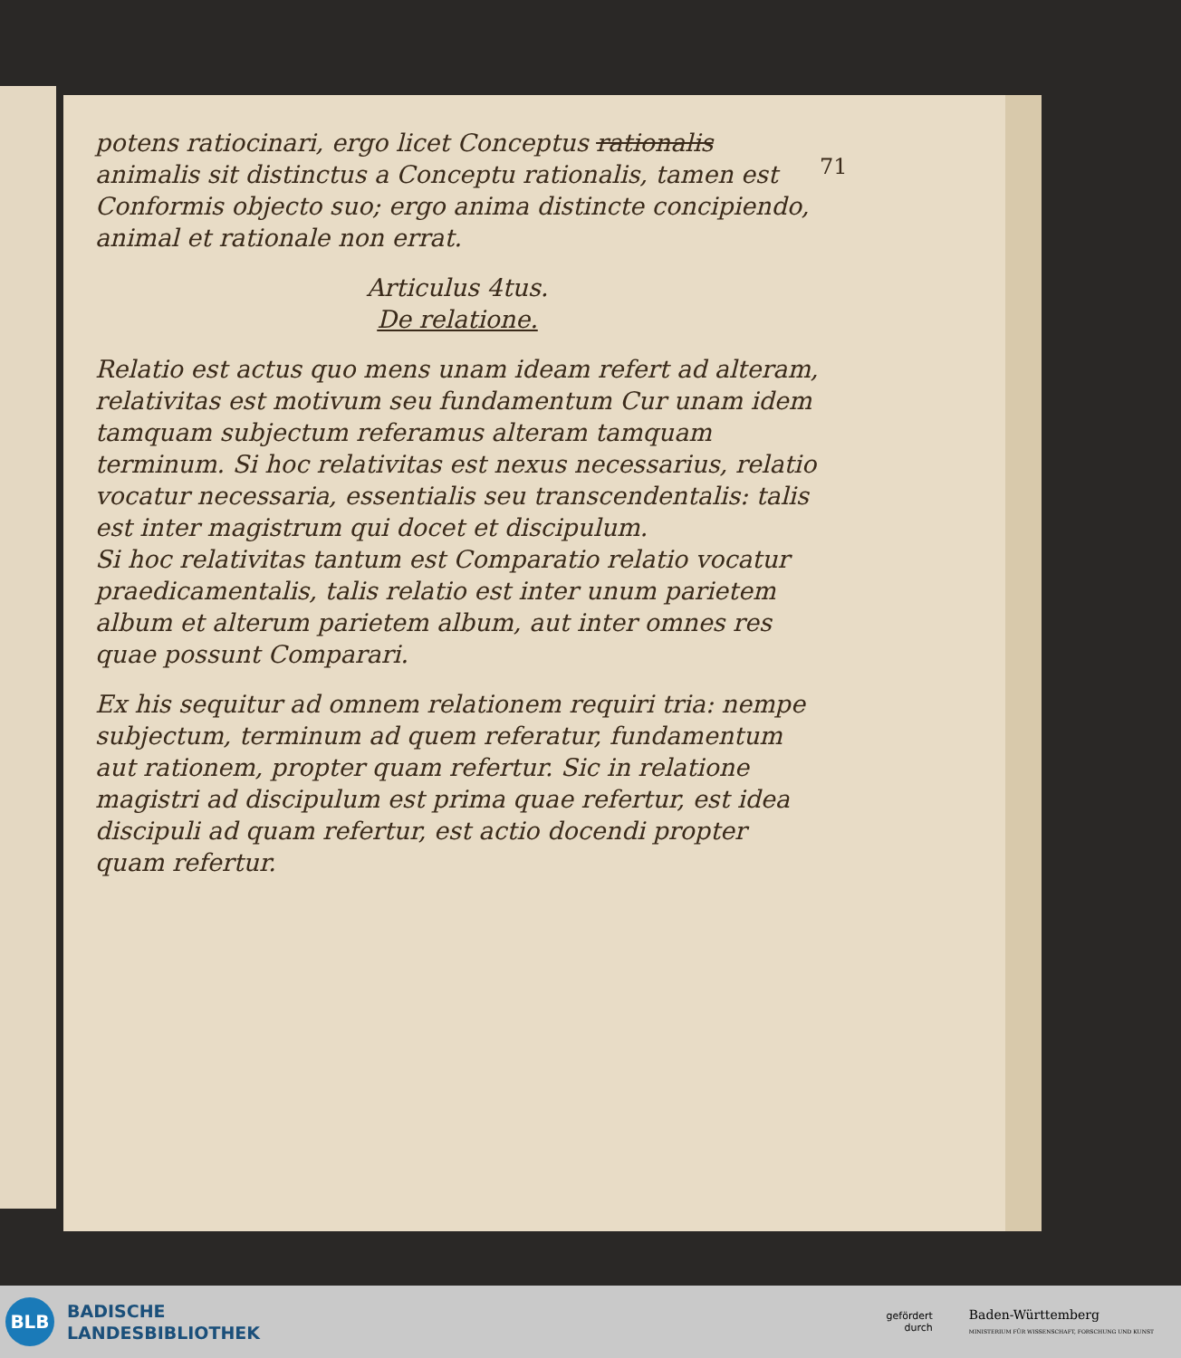71
potens ratiocinari, ergo licet Conceptus rationalis animalis sit distinctus a Conceptu rationalis, tamen est Conformis objecto suo; ergo anima distincte concipiendo, animal et rationale non errat.
Articulus 4tus.
De relatione.
Relatio est actus quo mens unam ideam refert ad alteram, relativitas est motivum seu fundamentum Cur unam idem tamquam subjectum referamus alteram tamquam terminum. Si hoc relativitas est nexus necessarius, relatio vocatur necessaria, essentialis seu transcendentalis: talis est inter magistrum qui docet et discipulum.
Si hoc relativitas tantum est Comparatio relatio vocatur praedicamentalis, talis relatio est inter unum parietem album et alterum parietem album, aut inter omnes res quae possunt Comparari.
Ex his sequitur ad omnem relationem requiri tria: nempe subjectum, terminum ad quem referatur, fundamentum aut rationem, propter quam refertur. Sic in relatione magistri ad discipulum est prima quae refertur, est idea discipuli ad quam refertur, est actio docendi propter quam refertur.
BLB
BADISCHE
LANDESBIBLIOTHEK
gefördert
durch
Baden-Württemberg
MINISTERIUM FÜR WISSENSCHAFT, FORSCHUNG UND KUNST